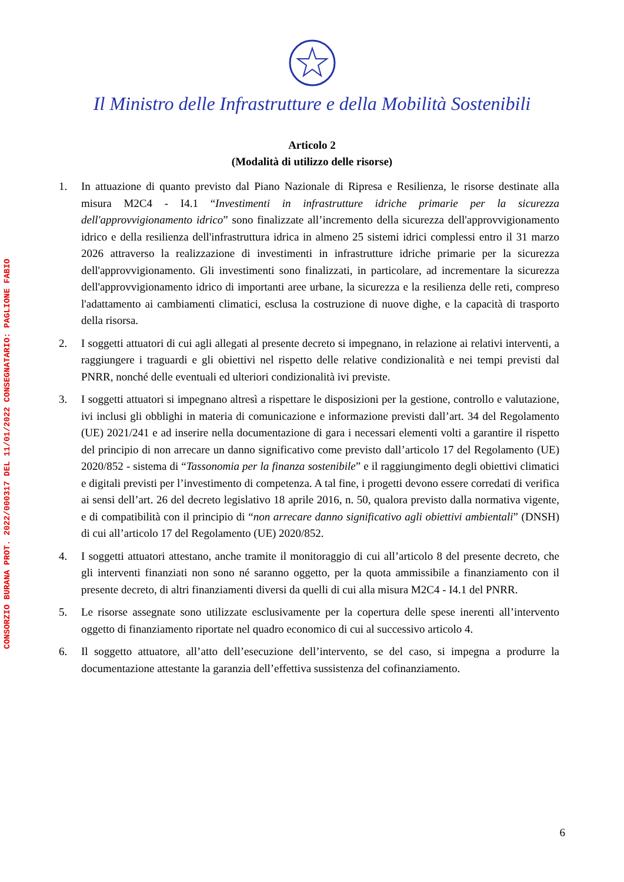CONSORZIO BURANA PROT. 2022/000317 DEL 11/01/2022 CONSEGNATARIO: PAGLIONE FABIO
Il Ministro delle Infrastrutture e della Mobilità Sostenibili
Articolo 2
(Modalità di utilizzo delle risorse)
1. In attuazione di quanto previsto dal Piano Nazionale di Ripresa e Resilienza, le risorse destinate alla misura M2C4 - I4.1 “Investimenti in infrastrutture idriche primarie per la sicurezza dell'approvvigionamento idrico” sono finalizzate all’incremento della sicurezza dell'approvvigionamento idrico e della resilienza dell'infrastruttura idrica in almeno 25 sistemi idrici complessi entro il 31 marzo 2026 attraverso la realizzazione di investimenti in infrastrutture idriche primarie per la sicurezza dell'approvvigionamento. Gli investimenti sono finalizzati, in particolare, ad incrementare la sicurezza dell'approvvigionamento idrico di importanti aree urbane, la sicurezza e la resilienza delle reti, compreso l'adattamento ai cambiamenti climatici, esclusa la costruzione di nuove dighe, e la capacità di trasporto della risorsa.
2. I soggetti attuatori di cui agli allegati al presente decreto si impegnano, in relazione ai relativi interventi, a raggiungere i traguardi e gli obiettivi nel rispetto delle relative condizionalità e nei tempi previsti dal PNRR, nonché delle eventuali ed ulteriori condizionalità ivi previste.
3. I soggetti attuatori si impegnano altresì a rispettare le disposizioni per la gestione, controllo e valutazione, ivi inclusi gli obblighi in materia di comunicazione e informazione previsti dall’art. 34 del Regolamento (UE) 2021/241 e ad inserire nella documentazione di gara i necessari elementi volti a garantire il rispetto del principio di non arrecare un danno significativo come previsto dall’articolo 17 del Regolamento (UE) 2020/852 - sistema di “Tassonomia per la finanza sostenibile” e il raggiungimento degli obiettivi climatici e digitali previsti per l’investimento di competenza. A tal fine, i progetti devono essere corredati di verifica ai sensi dell’art. 26 del decreto legislativo 18 aprile 2016, n. 50, qualora previsto dalla normativa vigente, e di compatibilità con il principio di “non arrecare danno significativo agli obiettivi ambientali” (DNSH) di cui all’articolo 17 del Regolamento (UE) 2020/852.
4. I soggetti attuatori attestano, anche tramite il monitoraggio di cui all’articolo 8 del presente decreto, che gli interventi finanziati non sono né saranno oggetto, per la quota ammissibile a finanziamento con il presente decreto, di altri finanziamenti diversi da quelli di cui alla misura M2C4 - I4.1 del PNRR.
5. Le risorse assegnate sono utilizzate esclusivamente per la copertura delle spese inerenti all’intervento oggetto di finanziamento riportate nel quadro economico di cui al successivo articolo 4.
6. Il soggetto attuatore, all’atto dell’esecuzione dell’intervento, se del caso, si impegna a produrre la documentazione attestante la garanzia dell’effettiva sussistenza del cofinanziamento.
6